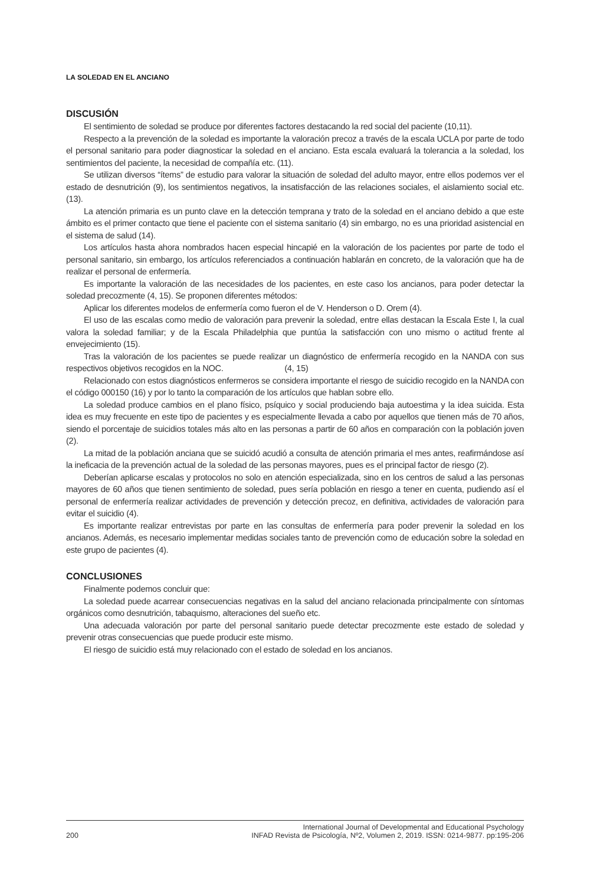LA SOLEDAD EN EL ANCIANO
DISCUSIÓN
El sentimiento de soledad se produce por diferentes factores destacando la red social del paciente (10,11).
Respecto a la prevención de la soledad es importante la valoración precoz a través de la escala UCLA por parte de todo el personal sanitario para poder diagnosticar la soledad en el anciano. Esta escala evaluará la tolerancia a la soledad, los sentimientos del paciente, la necesidad de compañía etc. (11).
Se utilizan diversos “ítems” de estudio para valorar la situación de soledad del adulto mayor, entre ellos podemos ver el estado de desnutrición (9), los sentimientos negativos, la insatisfacción de las relaciones sociales, el aislamiento social etc. (13).
La atención primaria es un punto clave en la detección temprana y trato de la soledad en el anciano debido a que este ámbito es el primer contacto que tiene el paciente con el sistema sanitario (4) sin embargo, no es una prioridad asistencial en el sistema de salud (14).
Los artículos hasta ahora nombrados hacen especial hincapié en la valoración de los pacientes por parte de todo el personal sanitario, sin embargo, los artículos referenciados a continuación hablarán en concreto, de la valoración que ha de realizar el personal de enfermería.
Es importante la valoración de las necesidades de los pacientes, en este caso los ancianos, para poder detectar la soledad precozmente (4, 15). Se proponen diferentes métodos:
Aplicar los diferentes modelos de enfermería como fueron el de V. Henderson o D. Orem (4).
El uso de las escalas como medio de valoración para prevenir la soledad, entre ellas destacan la Escala Este I, la cual valora la soledad familiar; y de la Escala Philadelphia que puntúa la satisfacción con uno mismo o actitud frente al envejecimiento (15).
Tras la valoración de los pacientes se puede realizar un diagnóstico de enfermería recogido en la NANDA con sus respectivos objetivos recogidos en la NOC. (4, 15)
Relacionado con estos diagnósticos enfermeros se considera importante el riesgo de suicidio recogido en la NANDA con el código 000150 (16) y por lo tanto la comparación de los artículos que hablan sobre ello.
La soledad produce cambios en el plano físico, psíquico y social produciendo baja autoestima y la idea suicida. Esta idea es muy frecuente en este tipo de pacientes y es especialmente llevada a cabo por aquellos que tienen más de 70 años, siendo el porcentaje de suicidios totales más alto en las personas a partir de 60 años en comparación con la población joven (2).
La mitad de la población anciana que se suicidó acudió a consulta de atención primaria el mes antes, reafirmándose así la ineficacia de la prevención actual de la soledad de las personas mayores, pues es el principal factor de riesgo (2).
Deberían aplicarse escalas y protocolos no solo en atención especializada, sino en los centros de salud a las personas mayores de 60 años que tienen sentimiento de soledad, pues sería población en riesgo a tener en cuenta, pudiendo así el personal de enfermería realizar actividades de prevención y detección precoz, en definitiva, actividades de valoración para evitar el suicidio (4).
Es importante realizar entrevistas por parte en las consultas de enfermería para poder prevenir la soledad en los ancianos. Además, es necesario implementar medidas sociales tanto de prevención como de educación sobre la soledad en este grupo de pacientes (4).
CONCLUSIONES
Finalmente podemos concluir que:
La soledad puede acarrear consecuencias negativas en la salud del anciano relacionada principalmente con síntomas orgánicos como desnutrición, tabaquismo, alteraciones del sueño etc.
Una adecuada valoración por parte del personal sanitario puede detectar precozmente este estado de soledad y prevenir otras consecuencias que puede producir este mismo.
El riesgo de suicidio está muy relacionado con el estado de soledad en los ancianos.
200
International Journal of Developmental and Educational Psychology
INFAD Revista de Psicología, Nº2, Volumen 2, 2019. ISSN: 0214-9877. pp:195-206